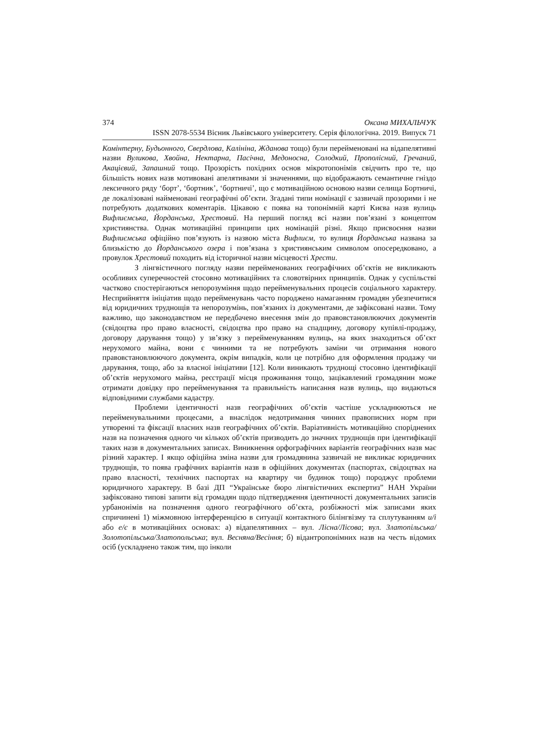374 Оксана МИХАЛЬЧУК
ISSN 2078-5534 Вісник Львівського університету. Серія філологічна. 2019. Випуск 71
Комінтерну, Будьонного, Свердлова, Калініна, Жданова тощо) були перейменовані на відапелятивні назви Вуликова, Хвойна, Нектарна, Пасічна, Медоносна, Солодкий, Прополісний, Гречаний, Акацієвий, Запашний тощо. Прозорість похідних основ мікротопонімів свідчить про те, що більшість нових назв мотивовані апелятивами зі значеннями, що відображають семантичне гніздо лексичного ряду ‘борт’, ‘бортник’, ‘бортничі’, що є мотиваційною основою назви селища Бортничі, де локалізовані найменовані географічні об’єкти. Згадані типи номінації є зазвичай прозорими і не потребують додаткових коментарів. Цікавою є поява на топонімній карті Києва назв вулиць Вифлиємська, Йорданська, Хрестовий. На перший погляд всі назви пов’язані з концептом християнства. Однак мотиваційні принципи цих номінацій різні. Якщо присвоєння назви Вифлиємська офіційно пов’язують із назвою міста Вифлиєм, то вулиця Йорданська названа за близькістю до Йорданського озера і пов’язана з християнським символом опосередковано, а провулок Хрестовий походить від історичної назви місцевості Хрести.
З лінгвістичного погляду назви перейменованих географічних об’єктів не викликають особливих суперечностей стосовно мотиваційних та словотвірних принципів. Однак у суспільстві частково спостерігаються непорозуміння щодо перейменувальних процесів соціального характеру. Несприйняття ініціатив щодо перейменувань часто породжено намаганням громадян убезпечитися від юридичних труднощів та непорозумінь, пов’язаних із документами, де зафіксовані назви. Тому важливо, що законодавством не передбачено внесення змін до правовстановлюючих документів (свідоцтва про право власності, свідоцтва про право на спадщину, договору купівлі-продажу, договору дарування тощо) у зв’язку з перейменуванням вулиць, на яких знаходиться об’єкт нерухомого майна, вони є чинними та не потребують заміни чи отримання нового правовстановлюючого документа, окрім випадків, коли це потрібно для оформлення продажу чи дарування, тощо, або за власної ініціативи [12]. Коли виникають труднощі стосовно ідентифікації об’єктів нерухомого майна, реєстрації місця проживання тощо, зацікавлений громадянин може отримати довідку про перейменування та правильність написання назв вулиць, що видаються відповідними службами кадастру.
Проблеми ідентичності назв географічних об’єктів частіше ускладнюються не перейменувальними процесами, а внаслідок недотримання чинних правописних норм при утворенні та фіксації власних назв географічних об’єктів. Варіативність мотиваційно споріднених назв на позначення одного чи кількох об’єктів призводить до значних труднощів при ідентифікації таких назв в документальних записах. Виникнення орфографічних варіантів географічних назв має різний характер. І якщо офіційна зміна назви для громадянина зазвичай не викликає юридичних труднощів, то поява графічних варіантів назв в офіційних документах (паспортах, свідоцтвах на право власності, технічних паспортах на квартиру чи будинок тощо) породжує проблеми юридичного характеру. В базі ДП “Українське бюро лінгвістичних експертиз” НАН України зафіксовано типові запити від громадян щодо підтвердження ідентичності документальних записів урбанонімів на позначення одного географічного об’єкта, розбіжності між записами яких спричинені 1) міжмовною інтерференцією в ситуації контактного білінгвізму та сплутуванням и/і або е/є в мотиваційних основах: а) відапелятивних – вул. Лісна/Лісова; вул. Златопільська/Золотопільська/Златопольська; вул. Весняна/Весіння; б) відантропонімних назв на честь відомих осіб (ускладнено також тим, що інколи